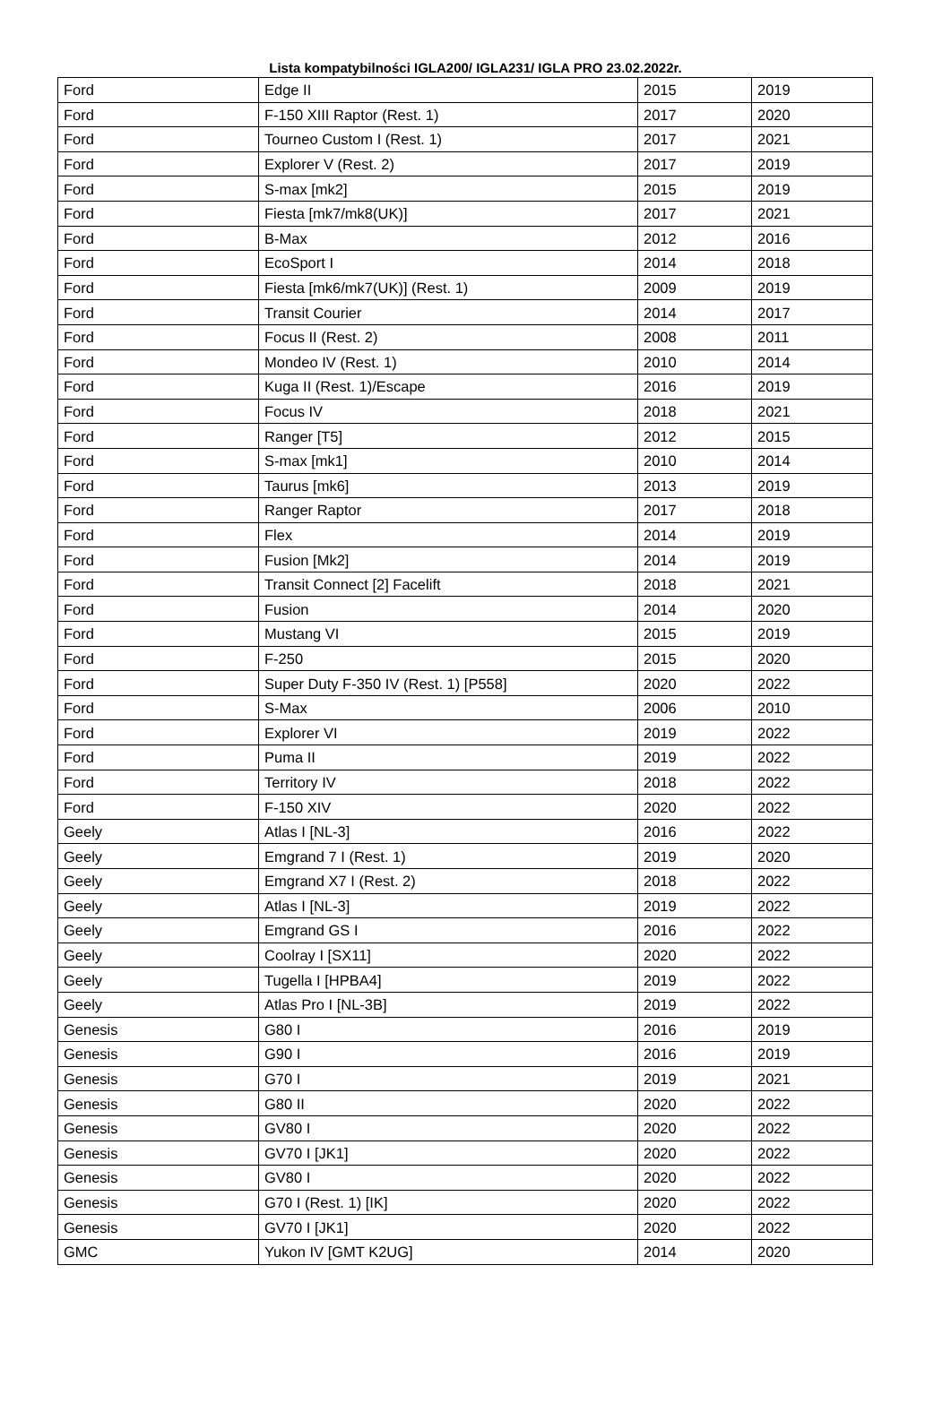Lista kompatybilności IGLA200/ IGLA231/ IGLA PRO 23.02.2022r.
| Ford | Edge II | 2015 | 2019 |
| Ford | F-150 XIII Raptor (Rest. 1) | 2017 | 2020 |
| Ford | Tourneo Custom I (Rest. 1) | 2017 | 2021 |
| Ford | Explorer V (Rest. 2) | 2017 | 2019 |
| Ford | S-max [mk2] | 2015 | 2019 |
| Ford | Fiesta [mk7/mk8(UK)] | 2017 | 2021 |
| Ford | B-Max | 2012 | 2016 |
| Ford | EcoSport I | 2014 | 2018 |
| Ford | Fiesta [mk6/mk7(UK)] (Rest. 1) | 2009 | 2019 |
| Ford | Transit Courier | 2014 | 2017 |
| Ford | Focus II (Rest. 2) | 2008 | 2011 |
| Ford | Mondeo IV (Rest. 1) | 2010 | 2014 |
| Ford | Kuga II (Rest. 1)/Escape | 2016 | 2019 |
| Ford | Focus IV | 2018 | 2021 |
| Ford | Ranger [T5] | 2012 | 2015 |
| Ford | S-max [mk1] | 2010 | 2014 |
| Ford | Taurus [mk6] | 2013 | 2019 |
| Ford | Ranger Raptor | 2017 | 2018 |
| Ford | Flex | 2014 | 2019 |
| Ford | Fusion [Mk2] | 2014 | 2019 |
| Ford | Transit Connect [2] Facelift | 2018 | 2021 |
| Ford | Fusion | 2014 | 2020 |
| Ford | Mustang VI | 2015 | 2019 |
| Ford | F-250 | 2015 | 2020 |
| Ford | Super Duty F-350 IV (Rest. 1) [P558] | 2020 | 2022 |
| Ford | S-Max | 2006 | 2010 |
| Ford | Explorer VI | 2019 | 2022 |
| Ford | Puma II | 2019 | 2022 |
| Ford | Territory IV | 2018 | 2022 |
| Ford | F-150 XIV | 2020 | 2022 |
| Geely | Atlas I [NL-3] | 2016 | 2022 |
| Geely | Emgrand 7 I (Rest. 1) | 2019 | 2020 |
| Geely | Emgrand X7 I (Rest. 2) | 2018 | 2022 |
| Geely | Atlas I [NL-3] | 2019 | 2022 |
| Geely | Emgrand GS I | 2016 | 2022 |
| Geely | Coolray I [SX11] | 2020 | 2022 |
| Geely | Tugella I [HPBA4] | 2019 | 2022 |
| Geely | Atlas Pro I [NL-3B] | 2019 | 2022 |
| Genesis | G80 I | 2016 | 2019 |
| Genesis | G90 I | 2016 | 2019 |
| Genesis | G70 I | 2019 | 2021 |
| Genesis | G80 II | 2020 | 2022 |
| Genesis | GV80 I | 2020 | 2022 |
| Genesis | GV70 I [JK1] | 2020 | 2022 |
| Genesis | GV80 I | 2020 | 2022 |
| Genesis | G70 I (Rest. 1) [IK] | 2020 | 2022 |
| Genesis | GV70 I [JK1] | 2020 | 2022 |
| GMC | Yukon IV [GMT K2UG] | 2014 | 2020 |